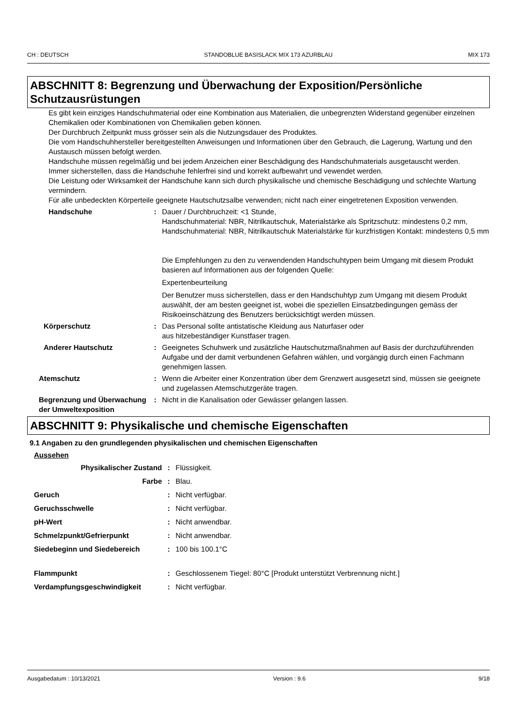CH : DEUTSCH STANDOBLUE BASISLACK MIX 173 AZURBLAU MIX 173
ABSCHNITT 8: Begrenzung und Überwachung der Exposition/Persönliche Schutzausrüstungen
Es gibt kein einziges Handschuhmaterial oder eine Kombination aus Materialien, die unbegrenzten Widerstand gegenüber einzelnen Chemikalien oder Kombinationen von Chemikalien geben können.
Der Durchbruch Zeitpunkt muss grösser sein als die Nutzungsdauer des Produktes.
Die vom Handschuhhersteller bereitgestellten Anweisungen und Informationen über den Gebrauch, die Lagerung, Wartung und den Austausch müssen befolgt werden.
Handschuhe müssen regelmäßig und bei jedem Anzeichen einer Beschädigung des Handschuhmaterials ausgetauscht werden.
Immer sicherstellen, dass die Handschuhe fehlerfrei sind und korrekt aufbewahrt und vewendet werden.
Die Leistung oder Wirksamkeit der Handschuhe kann sich durch physikalische und chemische Beschädigung und schlechte Wartung vermindern.
Für alle unbedeckten Körperteile geeignete Hautschutzsalbe verwenden; nicht nach einer eingetretenen Exposition verwenden.
Handschuhe : Dauer / Durchbruchzeit: <1 Stunde,
Handschuhmaterial: NBR, Nitrilkautschuk, Materialstärke als Spritzschutz: mindestens 0,2 mm,
Handschuhmaterial: NBR, Nitrilkautschuk Materialstärke für kurzfristigen Kontakt: mindestens 0,5 mm
Die Empfehlungen zu den zu verwendenden Handschuhtypen beim Umgang mit diesem Produkt basieren auf Informationen aus der folgenden Quelle:
Expertenbeurteilung
Der Benutzer muss sicherstellen, dass er den Handschuhtyp zum Umgang mit diesem Produkt auswählt, der am besten geeignet ist, wobei die speziellen Einsatzbedingungen gemäss der Risikoeinschätzung des Benutzers berücksichtigt werden müssen.
Körperschutz : Das Personal sollte antistatische Kleidung aus Naturfaser oder
aus hitzebeständiger Kunstfaser tragen.
Anderer Hautschutz : Geeignetes Schuhwerk und zusätzliche Hautschutzmaßnahmen auf Basis der durchzuführenden Aufgabe und der damit verbundenen Gefahren wählen, und vorgängig durch einen Fachmann genehmigen lassen.
Atemschutz : Wenn die Arbeiter einer Konzentration über dem Grenzwert ausgesetzt sind, müssen sie geeignete und zugelassen Atemschutzgeräte tragen.
Begrenzung und Überwachung der Umweltexposition
: Nicht in die Kanalisation oder Gewässer gelangen lassen.
ABSCHNITT 9: Physikalische und chemische Eigenschaften
9.1 Angaben zu den grundlegenden physikalischen und chemischen Eigenschaften
Aussehen
Physikalischer Zustand : Flüssigkeit.
Farbe : Blau.
Geruch : Nicht verfügbar.
Geruchsschwelle : Nicht verfügbar.
pH-Wert : Nicht anwendbar.
Schmelzpunkt/Gefrierpunkt : Nicht anwendbar.
Siedebeginn und Siedebereich : 100 bis 100.1°C
Flammpunkt : Geschlossenem Tiegel: 80°C [Produkt unterstützt Verbrennung nicht.]
Verdampfungsgeschwindigkeit : Nicht verfügbar.
Ausgabedatum : 10/13/2021 Version : 9.6 9/18